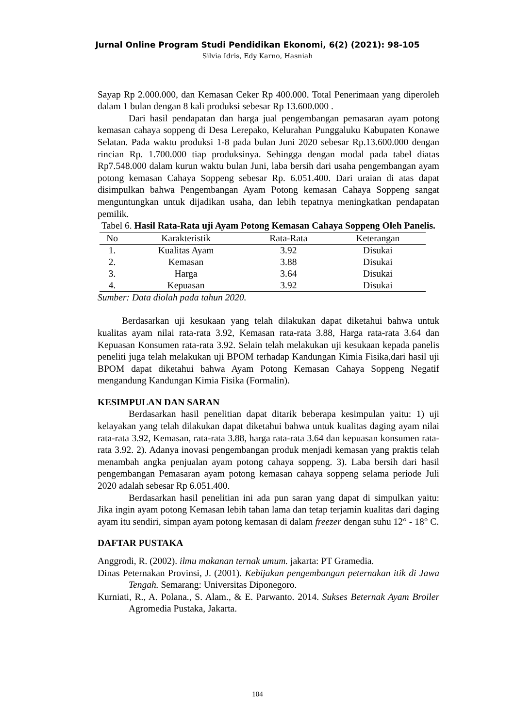Jurnal Online Program Studi Pendidikan Ekonomi, 6(2) (2021): 98-105
Silvia Idris, Edy Karno, Hasniah
Sayap Rp 2.000.000, dan Kemasan Ceker Rp 400.000. Total Penerimaan yang diperoleh dalam 1 bulan dengan 8 kali produksi sebesar Rp 13.600.000 .
Dari hasil pendapatan dan harga jual pengembangan pemasaran ayam potong kemasan cahaya soppeng di Desa Lerepako, Kelurahan Punggaluku Kabupaten Konawe Selatan. Pada waktu produksi 1-8 pada bulan Juni 2020 sebesar Rp.13.600.000 dengan rincian Rp. 1.700.000 tiap produksinya. Sehingga dengan modal pada tabel diatas Rp7.548.000 dalam kurun waktu bulan Juni, laba bersih dari usaha pengembangan ayam potong kemasan Cahaya Soppeng sebesar Rp. 6.051.400. Dari uraian di atas dapat disimpulkan bahwa Pengembangan Ayam Potong kemasan Cahaya Soppeng sangat menguntungkan untuk dijadikan usaha, dan lebih tepatnya meningkatkan pendapatan pemilik.
Tabel 6. Hasil Rata-Rata uji Ayam Potong Kemasan Cahaya Soppeng Oleh Panelis.
| No | Karakteristik | Rata-Rata | Keterangan |
| --- | --- | --- | --- |
| 1. | Kualitas Ayam | 3.92 | Disukai |
| 2. | Kemasan | 3.88 | Disukai |
| 3. | Harga | 3.64 | Disukai |
| 4. | Kepuasan | 3.92 | Disukai |
Sumber: Data diolah pada tahun 2020.
Berdasarkan uji kesukaan yang telah dilakukan dapat diketahui bahwa untuk kualitas ayam nilai rata-rata 3.92, Kemasan rata-rata 3.88, Harga rata-rata 3.64 dan Kepuasan Konsumen rata-rata 3.92. Selain telah melakukan uji kesukaan kepada panelis peneliti juga telah melakukan uji BPOM terhadap Kandungan Kimia Fisika,dari hasil uji BPOM dapat diketahui bahwa Ayam Potong Kemasan Cahaya Soppeng Negatif mengandung Kandungan Kimia Fisika (Formalin).
KESIMPULAN DAN SARAN
Berdasarkan hasil penelitian dapat ditarik beberapa kesimpulan yaitu: 1) uji kelayakan yang telah dilakukan dapat diketahui bahwa untuk kualitas daging ayam nilai rata-rata 3.92, Kemasan, rata-rata 3.88, harga rata-rata 3.64 dan kepuasan konsumen rata-rata 3.92. 2). Adanya inovasi pengembangan produk menjadi kemasan yang praktis telah menambah angka penjualan ayam potong cahaya soppeng. 3). Laba bersih dari hasil pengembangan Pemasaran ayam potong kemasan cahaya soppeng selama periode Juli 2020 adalah sebesar Rp 6.051.400.
Berdasarkan hasil penelitian ini ada pun saran yang dapat di simpulkan yaitu: Jika ingin ayam potong Kemasan lebih tahan lama dan tetap terjamin kualitas dari daging ayam itu sendiri, simpan ayam potong kemasan di dalam freezer dengan suhu 12° - 18° C.
DAFTAR PUSTAKA
Anggrodi, R. (2002). ilmu makanan ternak umum. jakarta: PT Gramedia.
Dinas Peternakan Provinsi, J. (2001). Kebijakan pengembangan peternakan itik di Jawa Tengah. Semarang: Universitas Diponegoro.
Kurniati, R., A. Polana., S. Alam., & E. Parwanto. 2014. Sukses Beternak Ayam Broiler Agromedia Pustaka, Jakarta.
104